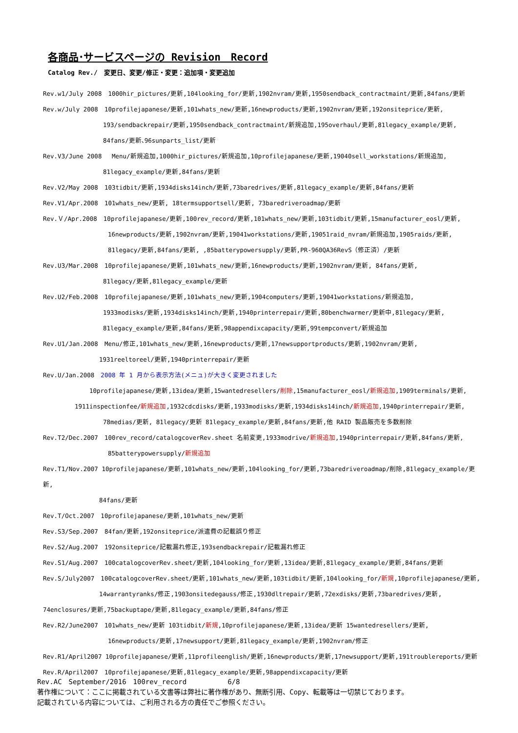各商品･サービスページの Revision　Record
Catalog Rev./　変更日、変更/修正・変更：追加項・変更追加
Rev.w1/July 2008　1000hir_pictures/更新,104looking_for/更新,1902nvram/更新,1950sendback_contractmaint/更新,84fans/更新
Rev.w/July 2008　10profilejapanese/更新,101whats_new/更新,16newproducts/更新,1902nvram/更新,192onsiteprice/更新,
193/sendbackrepair/更新,1950sendback_contractmaint/新規追加,195overhaul/更新,81legacy_example/更新,
84fans/更新､96sunparts_list/更新
Rev.V3/June 2008　 Menu/新規追加,1000hir_pictures/新規追加,10profilejapanese/更新,19040sell_workstations/新規追加,
81legacy_example/更新,84fans/更新
Rev.V2/May 2008　103tidbit/更新,1934disks14inch/更新,73baredrives/更新,81legacy_example/更新,84fans/更新
Rev.V1/Apr.2008　101whats_new/更新, 18termsupportsell/更新, 73baredriveroadmap/更新
Rev.Ｖ/Apr.2008　10profilejapanese/更新,100rev_record/更新,101whats_new/更新,103tidbit/更新,15manufacturer_eosl/更新,
16newproducts/更新,1902nvram/更新,19041workstations/更新,19051raid_nvram/新規追加,1905raids/更新,
81legacy/更新,84fans/更新, ,85batterypowersupply/更新,PR-960QA36RevS（修正済）/更新
Rev.U3/Mar.2008　10profilejapanese/更新,101whats_new/更新,16newproducts/更新,1902nvram/更新, 84fans/更新,
81legacy/更新,81legacy_example/更新
Rev.U2/Feb.2008　10profilejapanese/更新,101whats_new/更新,1904computers/更新,19041workstations/新規追加,
1933modisks/更新,1934disks14inch/更新,1940printerrepair/更新,80benchwarmer/更新中,81legacy/更新,
81legacy_example/更新,84fans/更新,98appendixcapacity/更新,99tempconvert/新規追加
Rev.U1/Jan.2008　Menu/修正,101whats_new/更新,16newproducts/更新,17newsupportproducts/更新,1902nvram/更新,
1931reeltoreel/更新,1940printerrepair/更新
Rev.U/Jan.2008　2008 年 1 月から表示方法(メニュ)が大きく変更されました
10profilejapanese/更新,13idea/更新,15wantedresellers/削除,15manufacturer_eosl/新規追加,1909terminals/更新,
1911inspectionfee/新規追加,1932cdcdisks/更新,1933modisks/更新,1934disks14inch/新規追加,1940printerrepair/更新,
78medias/更新, 81legacy/更新 81legacy_example/更新,84fans/更新,他 RAID 製品販売を多数削除
Rev.T2/Dec.2007　100rev_record/catalogcoverRev.sheet 名前変更,1933modrive/新規追加,1940printerrepair/更新,84fans/更新,
85batterypowersupply/新規追加
Rev.T1/Nov.2007 10profilejapanese/更新,101whats_new/更新,104looking_for/更新,73baredriveroadmap/削除,81legacy_example/更新,
84fans/更新
Rev.T/Oct.2007　10profilejapanese/更新,101whats_new/更新
Rev.S3/Sep.2007　84fan/更新,192onsiteprice/派遣費の記載誤り修正
Rev.S2/Aug.2007　192onsiteprice/記載漏れ修正,193sendbackrepair/記載漏れ修正
Rev.S1/Aug.2007　100catalogcoverRev.sheet/更新,104looking_for/更新,13idea/更新,81legacy_example/更新,84fans/更新
Rev.S/July2007　100catalogcoverRev.sheet/更新,101whats_new/更新,103tidbit/更新,104looking_for/新規,10profilejapanese/更新,
14warrantyranks/修正,1903onsitedegauss/修正,1930dltrepair/更新,72exdisks/更新,73baredrives/更新,
74enclosures/更新,75backuptape/更新,81legacy_example/更新,84fans/修正
Rev.R2/June2007　101whats_new/更新 103tidbit/新規,10profilejapanese/更新,13idea/更新 15wantedresellers/更新,
16newproducts/更新,17newsupport/更新,81legacy_example/更新,1902nvram/修正
Rev.R1/April2007 10profilejapanese/更新,11profileenglish/更新,16newproducts/更新,17newsupport/更新,191troublereports/更新
Rev.R/April2007　10profilejapanese/更新,81legacy_example/更新,98appendixcapacity/更新
Rev.AC　September/2016　100rev_record　　　　　　6/8
著作権について：ここに掲載されている文書等は弊社に著作権があり、無断引用、Copy、転載等は一切禁じております。
記載されている内容については、ご利用される方の責任でご参照ください。